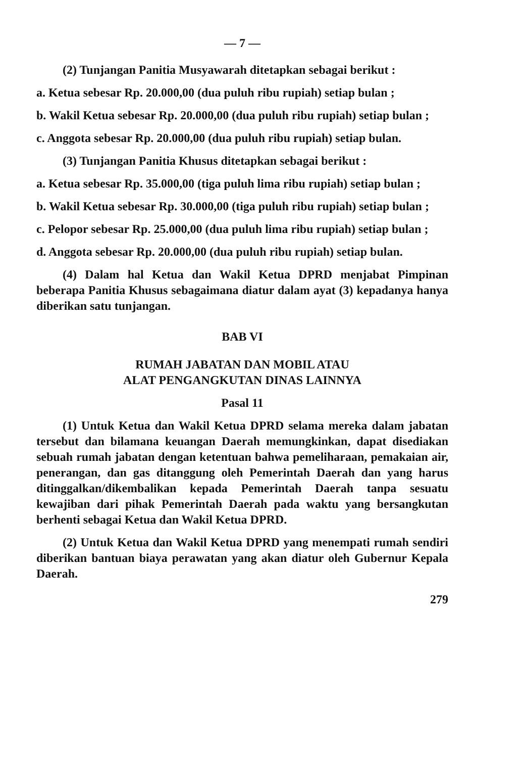— 7 —
(2) Tunjangan Panitia Musyawarah ditetapkan sebagai berikut :
a. Ketua sebesar Rp. 20.000,00 (dua puluh ribu rupiah) setiap bulan ;
b. Wakil Ketua sebesar Rp. 20.000,00 (dua puluh ribu rupiah) setiap bulan ;
c. Anggota sebesar Rp. 20.000,00 (dua puluh ribu rupiah) setiap bulan.
(3) Tunjangan Panitia Khusus ditetapkan sebagai berikut :
a. Ketua sebesar Rp. 35.000,00 (tiga puluh lima ribu rupiah) setiap bulan ;
b. Wakil Ketua sebesar Rp. 30.000,00 (tiga puluh ribu rupiah) setiap bulan ;
c. Pelopor sebesar Rp. 25.000,00 (dua puluh lima ribu rupiah) setiap bulan ;
d. Anggota sebesar Rp. 20.000,00 (dua puluh ribu rupiah) setiap bulan.
(4) Dalam hal Ketua dan Wakil Ketua DPRD menjabat Pimpinan beberapa Panitia Khusus sebagaimana diatur dalam ayat (3) kepadanya hanya diberikan satu tunjangan.
BAB VI
RUMAH JABATAN DAN MOBIL ATAU
ALAT PENGANGKUTAN DINAS LAINNYA
Pasal 11
(1) Untuk Ketua dan Wakil Ketua DPRD selama mereka dalam jabatan tersebut dan bilamana keuangan Daerah memungkinkan, dapat disediakan sebuah rumah jabatan dengan ketentuan bahwa pemeliharaan, pemakaian air, penerangan, dan gas ditanggung oleh Pemerintah Daerah dan yang harus ditinggalkan/dikembalikan kepada Pemerintah Daerah tanpa sesuatu kewajiban dari pihak Pemerintah Daerah pada waktu yang bersangkutan berhenti sebagai Ketua dan Wakil Ketua DPRD.
(2) Untuk Ketua dan Wakil Ketua DPRD yang menempati rumah sendiri diberikan bantuan biaya perawatan yang akan diatur oleh Gubernur Kepala Daerah.
279